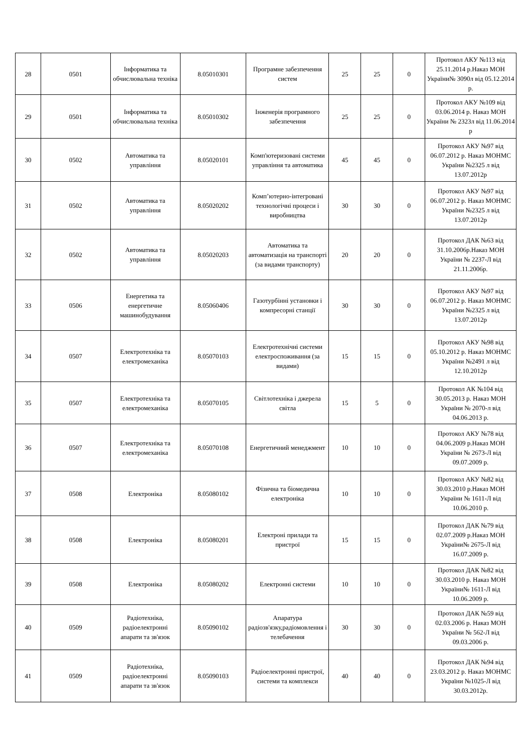| 28 | 0501 | Інформатика та обчислювальна техніка | 8.05010301 | Програмне забезпечення систем | 25 | 25 | 0 | Протокол АКУ №113 від 25.11.2014 р.Наказ МОН України№ 3090л від 05.12.2014 р. |
| 29 | 0501 | Інформатика та обчислювальна техніка | 8.05010302 | Інженерія програмного забезпечення | 25 | 25 | 0 | Протокол АКУ №109 від 03.06.2014 р. Наказ МОН України № 2323л від 11.06.2014 р |
| 30 | 0502 | Автоматика та управління | 8.05020101 | Комп'ютеризовані системи управління та автоматика | 45 | 45 | 0 | Протокол АКУ №97 від 06.07.2012 р. Наказ МОНМС України №2325 л від 13.07.2012р |
| 31 | 0502 | Автоматика та управління | 8.05020202 | Комп’ютерно-інтегровані технологічні процеси і виробництва | 30 | 30 | 0 | Протокол АКУ №97 від 06.07.2012 р. Наказ МОНМС України №2325 л від 13.07.2012р |
| 32 | 0502 | Автоматика та управління | 8.05020203 | Автоматика та автоматизація на транспорті (за видами транспорту) | 20 | 20 | 0 | Протокол ДАК №63 від 31.10.2006р.Наказ МОН України № 2237-Л від 21.11.2006р. |
| 33 | 0506 | Енергетика та енергетичне машинобудування | 8.05060406 | Газотурбінні установки і компресорні станції | 30 | 30 | 0 | Протокол АКУ №97 від 06.07.2012 р. Наказ МОНМС України №2325 л від 13.07.2012р |
| 34 | 0507 | Електротехніка та електромеханіка | 8.05070103 | Електротехнічні системи електроспоживання (за видами) | 15 | 15 | 0 | Протокол АКУ №98 від 05.10.2012 р. Наказ МОНМС України №2491 л від 12.10.2012р |
| 35 | 0507 | Електротехніка та електромеханіка | 8.05070105 | Світлотехніка і джерела світла | 15 | 5 | 0 | Протокол АК №104 від 30.05.2013 р. Наказ МОН України № 2070-л від 04.06.2013 р. |
| 36 | 0507 | Електротехніка та електромеханіка | 8.05070108 | Енергетичний менеджмент | 10 | 10 | 0 | Протокол АКУ №78 від 04.06.2009 р.Наказ МОН України № 2673-Л від 09.07.2009 р. |
| 37 | 0508 | Електроніка | 8.05080102 | Фізична та біомедична електроніка | 10 | 10 | 0 | Протокол АКУ №82 від 30.03.2010 р.Наказ МОН України № 1611-Л від 10.06.2010 р. |
| 38 | 0508 | Електроніка | 8.05080201 | Електроні прилади та пристрої | 15 | 15 | 0 | Протокол ДАК №79 від 02.07.2009 р.Наказ МОН України№ 2675-Л від 16.07.2009 р. |
| 39 | 0508 | Електроніка | 8.05080202 | Електронні системи | 10 | 10 | 0 | Протокол ДАК №82 від 30.03.2010 р. Наказ МОН України№ 1611-Л від 10.06.2009 р. |
| 40 | 0509 | Радіотехніка, радіоелектронні апарати та зв'язок | 8.05090102 | Апаратура радіозв'язку,радіомовлення і телебачення | 30 | 30 | 0 | Протокол ДАК №59 від 02.03.2006 р. Наказ МОН України № 562-Л від 09.03.2006 р. |
| 41 | 0509 | Радіотехніка, радіоелектронні апарати та зв'язок | 8.05090103 | Радіоелектронні пристрої, системи та комплекси | 40 | 40 | 0 | Протокол ДАК №94 від 23.03.2012 р. Наказ МОНМС України №1025-Л від 30.03.2012р. |